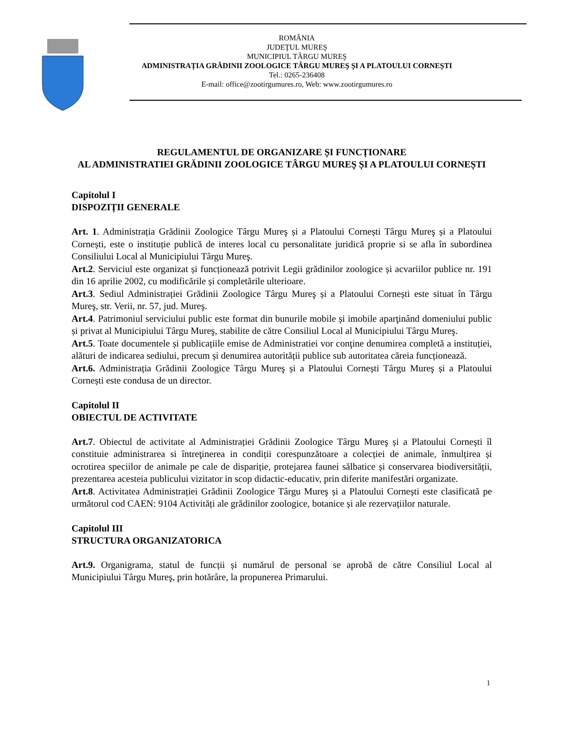ROMÂNIA
JUDEŢUL MUREŞ
MUNICIPIUL TÂRGU MUREŞ
ADMINISTRAȚIA GRĂDINII ZOOLOGICE TÂRGU MUREŞ ȘI A PLATOULUI CORNEȘTI
Tel.: 0265-236408
E-mail: office@zootirgumures.ro, Web: www.zootirgumures.ro
REGULAMENTUL DE ORGANIZARE ȘI FUNCȚIONARE
AL ADMINISTRATIEI GRĂDINII ZOOLOGICE TÂRGU MUREŞ ȘI A PLATOULUI CORNEȘTI
Capitolul I
DISPOZIȚII GENERALE
Art. 1. Administrația Grădinii Zoologice Târgu Mureş și a Platoului Cornești Târgu Mureş și a Platoului Cornești, este o instituție publică de interes local cu personalitate juridică proprie si se afla în subordinea Consiliului Local al Municipiului Târgu Mureş.
Art.2. Serviciul este organizat și funcționează potrivit Legii grădinilor zoologice și acvariilor publice nr. 191 din 16 aprilie 2002, cu modificările și completările ulterioare.
Art.3. Sediul Administrației Grădinii Zoologice Târgu Mureş și a Platoului Cornești este situat în Târgu Mureş, str. Verii, nr. 57, jud. Mureş.
Art.4. Patrimoniul serviciului public este format din bunurile mobile și imobile aparţinând domeniului public și privat al Municipiului Târgu Mureş, stabilite de către Consiliul Local al Municipiului Târgu Mureş.
Art.5. Toate documentele și publicațiile emise de Administratiei vor conţine denumirea completă a instituției, alături de indicarea sediului, precum și denumirea autorității publice sub autoritatea căreia funcționează.
Art.6. Administrația Grădinii Zoologice Târgu Mureş și a Platoului Cornești Târgu Mureş și a Platoului Cornești este condusa de un director.
Capitolul II
OBIECTUL DE ACTIVITATE
Art.7. Obiectul de activitate al Administrației Grădinii Zoologice Târgu Mureş și a Platoului Cornești îl constituie administrarea si întreţinerea in condiții corespunzătoare a colecției de animale, înmulțirea și ocrotirea speciilor de animale pe cale de dispariție, protejarea faunei sălbatice și conservarea biodiversității, prezentarea acesteia publicului vizitator in scop didactic-educativ, prin diferite manifestări organizate.
Art.8. Activitatea Administrației Grădinii Zoologice Târgu Mureş și a Platoului Cornești este clasificată pe următorul cod CAEN: 9104 Activități ale grădinilor zoologice, botanice și ale rezervațiilor naturale.
Capitolul III
STRUCTURA ORGANIZATORICA
Art.9. Organigrama, statul de funcții și numărul de personal se aprobă de către Consiliul Local al Municipiului Târgu Mureş, prin hotărâre, la propunerea Primarului.
1